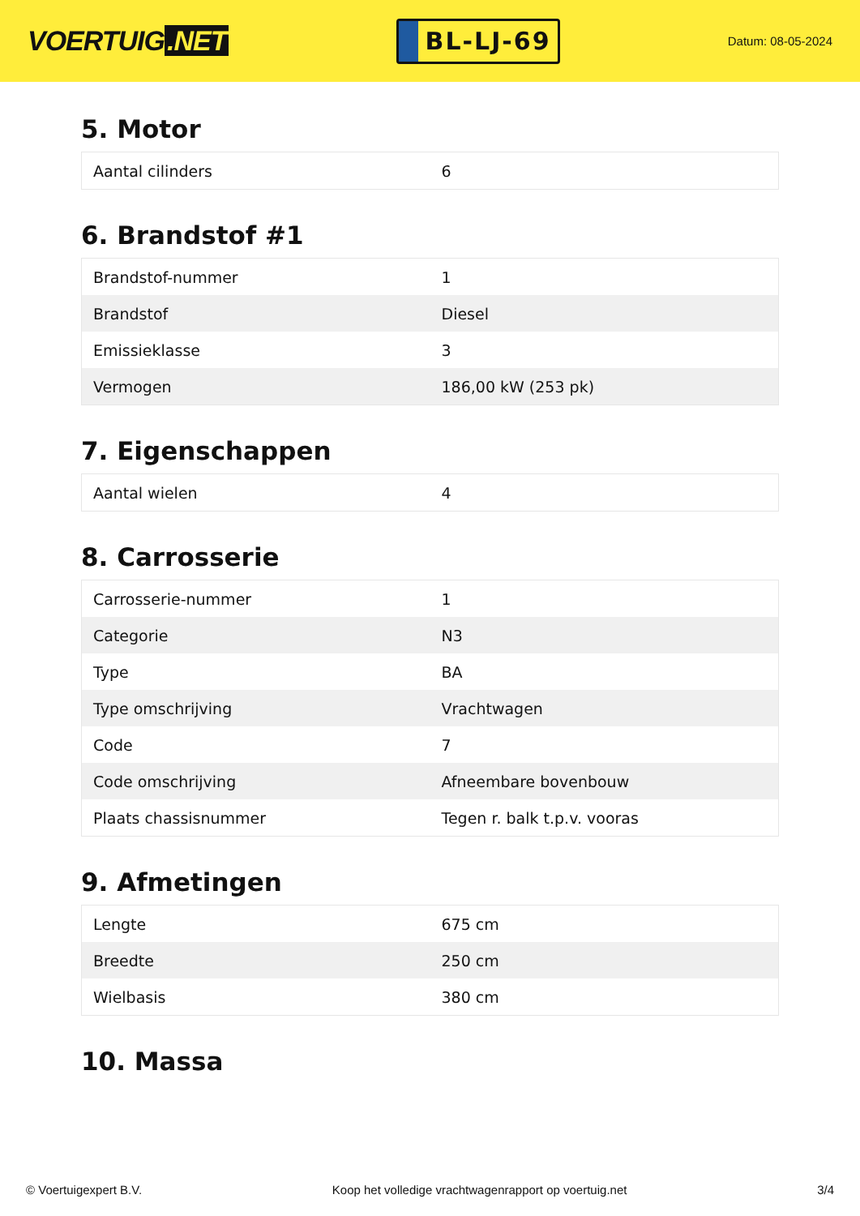VOERTUIG.NET
BL-LJ-69
Datum: 08-05-2024
5. Motor
| Aantal cilinders | 6 |
6. Brandstof #1
| Brandstof-nummer | 1 |
| Brandstof | Diesel |
| Emissieklasse | 3 |
| Vermogen | 186,00 kW (253 pk) |
7. Eigenschappen
| Aantal wielen | 4 |
8. Carrosserie
| Carrosserie-nummer | 1 |
| Categorie | N3 |
| Type | BA |
| Type omschrijving | Vrachtwagen |
| Code | 7 |
| Code omschrijving | Afneembare bovenbouw |
| Plaats chassisnummer | Tegen r. balk t.p.v. vooras |
9. Afmetingen
| Lengte | 675 cm |
| Breedte | 250 cm |
| Wielbasis | 380 cm |
10. Massa
© Voertuigexpert B.V. Koop het volledige vrachtwagenrapport op voertuig.net 3/4